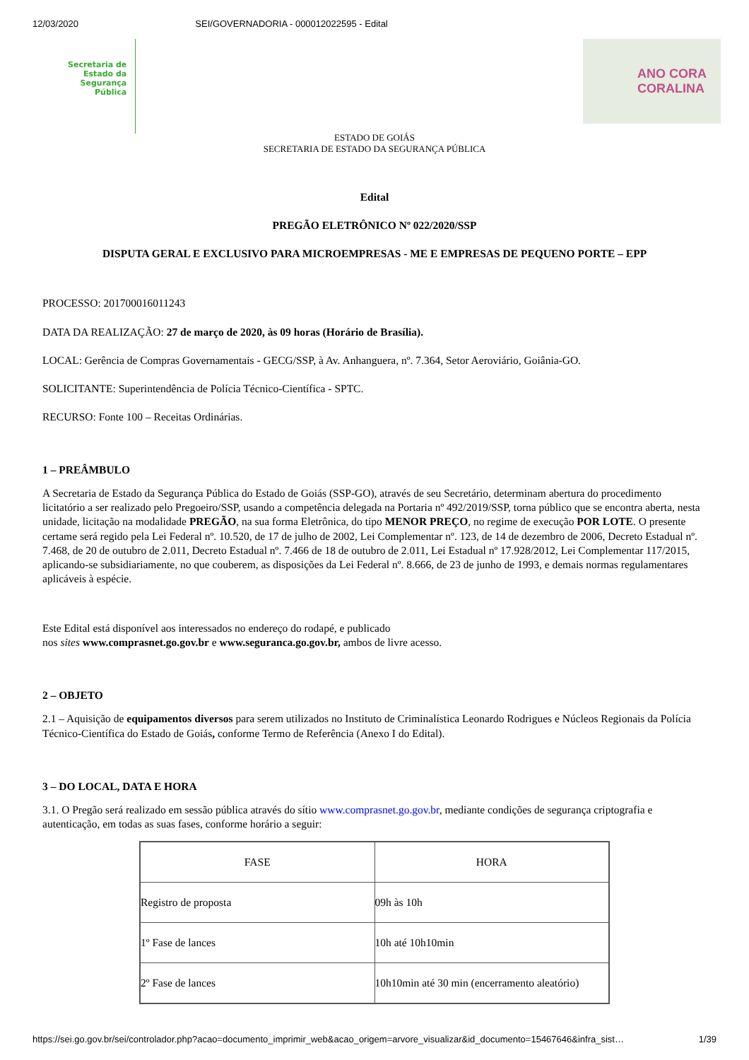12/03/2020 SEI/GOVERNADORIA - 000012022595 - Edital
Secretaria de
Estado da
Segurança
Pública
ANO CORA
CORALINA
ESTADO DE GOIÁS
SECRETARIA DE ESTADO DA SEGURANÇA PÚBLICA
Edital
PREGÃO ELETRÔNICO Nº 022/2020/SSP
DISPUTA GERAL E EXCLUSIVO PARA MICROEMPRESAS - ME E EMPRESAS DE PEQUENO PORTE – EPP
PROCESSO: 201700016011243
DATA DA REALIZAÇÃO: 27 de março de 2020, às 09 horas (Horário de Brasília).
LOCAL: Gerência de Compras Governamentais - GECG/SSP, à Av. Anhanguera, nº. 7.364, Setor Aeroviário, Goiânia-GO.
SOLICITANTE: Superintendência de Polícia Técnico-Científica - SPTC.
RECURSO: Fonte 100 – Receitas Ordinárias.
1 – PREÂMBULO
A Secretaria de Estado da Segurança Pública do Estado de Goiás (SSP-GO), através de seu Secretário, determinam abertura do procedimento licitatório a ser realizado pelo Pregoeiro/SSP, usando a competência delegada na Portaria nº 492/2019/SSP, torna público que se encontra aberta, nesta unidade, licitação na modalidade PREGÃO, na sua forma Eletrônica, do tipo MENOR PREÇO, no regime de execução POR LOTE. O presente certame será regido pela Lei Federal nº. 10.520, de 17 de julho de 2002, Lei Complementar nº. 123, de 14 de dezembro de 2006, Decreto Estadual nº. 7.468, de 20 de outubro de 2.011, Decreto Estadual nº. 7.466 de 18 de outubro de 2.011, Lei Estadual nº 17.928/2012, Lei Complementar 117/2015, aplicando-se subsidiariamente, no que couberem, as disposições da Lei Federal nº. 8.666, de 23 de junho de 1993, e demais normas regulamentares aplicáveis à espécie.
Este Edital está disponível aos interessados no endereço do rodapé, e publicado
nos sites www.comprasnet.go.gov.br e www.seguranca.go.gov.br, ambos de livre acesso.
2 – OBJETO
2.1 – Aquisição de equipamentos diversos para serem utilizados no Instituto de Criminalística Leonardo Rodrigues e Núcleos Regionais da Polícia Técnico-Científica do Estado de Goiás, conforme Termo de Referência (Anexo I do Edital).
3 – DO LOCAL, DATA E HORA
3.1. O Pregão será realizado em sessão pública através do sítio www.comprasnet.go.gov.br, mediante condições de segurança criptografia e autenticação, em todas as suas fases, conforme horário a seguir:
| FASE | HORA |
| Registro de proposta | 09h às 10h |
| 1º Fase de lances | 10h até 10h10min |
| 2º Fase de lances | 10h10min até 30 min (encerramento aleatório) |
https://sei.go.gov.br/sei/controlador.php?acao=documento_imprimir_web&acao_origem=arvore_visualizar&id_documento=15467646&infra_sist… 1/39